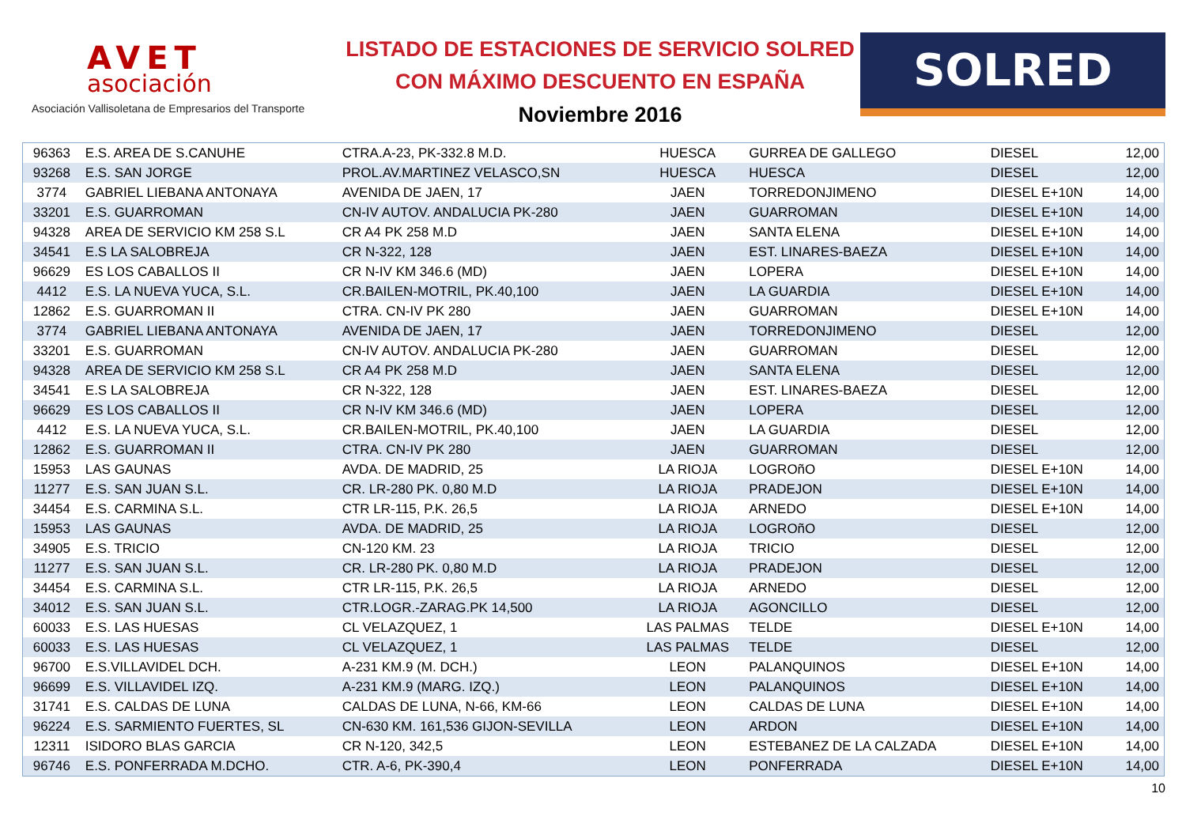AVET
asociación
Asociación Vallisoletana de Empresarios del Transporte
LISTADO DE ESTACIONES DE SERVICIO SOLRED
CON MÁXIMO DESCUENTO EN ESPAÑA
Noviembre 2016
SOLRED
| 96363 | E.S. AREA DE S.CANUHE | CTRA.A-23, PK-332.8 M.D. | HUESCA | GURREA DE GALLEGO | DIESEL | 12,00 |
| 93268 | E.S. SAN JORGE | PROL.AV.MARTINEZ VELASCO,SN | HUESCA | HUESCA | DIESEL | 12,00 |
| 3774 | GABRIEL LIEBANA ANTONAYA | AVENIDA DE JAEN, 17 | JAEN | TORREDONJIMENO | DIESEL E+10N | 14,00 |
| 33201 | E.S. GUARROMAN | CN-IV AUTOV. ANDALUCIA PK-280 | JAEN | GUARROMAN | DIESEL E+10N | 14,00 |
| 94328 | AREA DE SERVICIO KM 258 S.L | CR A4 PK 258 M.D | JAEN | SANTA ELENA | DIESEL E+10N | 14,00 |
| 34541 | E.S LA SALOBREJA | CR N-322, 128 | JAEN | EST. LINARES-BAEZA | DIESEL E+10N | 14,00 |
| 96629 | ES LOS CABALLOS II | CR N-IV KM 346.6 (MD) | JAEN | LOPERA | DIESEL E+10N | 14,00 |
| 4412 | E.S. LA NUEVA YUCA, S.L. | CR.BAILEN-MOTRIL, PK.40,100 | JAEN | LA GUARDIA | DIESEL E+10N | 14,00 |
| 12862 | E.S. GUARROMAN II | CTRA. CN-IV PK 280 | JAEN | GUARROMAN | DIESEL E+10N | 14,00 |
| 3774 | GABRIEL LIEBANA ANTONAYA | AVENIDA DE JAEN, 17 | JAEN | TORREDONJIMENO | DIESEL | 12,00 |
| 33201 | E.S. GUARROMAN | CN-IV AUTOV. ANDALUCIA PK-280 | JAEN | GUARROMAN | DIESEL | 12,00 |
| 94328 | AREA DE SERVICIO KM 258 S.L | CR A4 PK 258 M.D | JAEN | SANTA ELENA | DIESEL | 12,00 |
| 34541 | E.S LA SALOBREJA | CR N-322, 128 | JAEN | EST. LINARES-BAEZA | DIESEL | 12,00 |
| 96629 | ES LOS CABALLOS II | CR N-IV KM 346.6 (MD) | JAEN | LOPERA | DIESEL | 12,00 |
| 4412 | E.S. LA NUEVA YUCA, S.L. | CR.BAILEN-MOTRIL, PK.40,100 | JAEN | LA GUARDIA | DIESEL | 12,00 |
| 12862 | E.S. GUARROMAN II | CTRA. CN-IV PK 280 | JAEN | GUARROMAN | DIESEL | 12,00 |
| 15953 | LAS GAUNAS | AVDA. DE MADRID, 25 | LA RIOJA | LOGROñO | DIESEL E+10N | 14,00 |
| 11277 | E.S. SAN JUAN S.L. | CR. LR-280 PK. 0,80 M.D | LA RIOJA | PRADEJON | DIESEL E+10N | 14,00 |
| 34454 | E.S. CARMINA S.L. | CTR LR-115, P.K. 26,5 | LA RIOJA | ARNEDO | DIESEL E+10N | 14,00 |
| 15953 | LAS GAUNAS | AVDA. DE MADRID, 25 | LA RIOJA | LOGROñO | DIESEL | 12,00 |
| 34905 | E.S. TRICIO | CN-120 KM. 23 | LA RIOJA | TRICIO | DIESEL | 12,00 |
| 11277 | E.S. SAN JUAN S.L. | CR. LR-280 PK. 0,80 M.D | LA RIOJA | PRADEJON | DIESEL | 12,00 |
| 34454 | E.S. CARMINA S.L. | CTR LR-115, P.K. 26,5 | LA RIOJA | ARNEDO | DIESEL | 12,00 |
| 34012 | E.S. SAN JUAN S.L. | CTR.LOGR.-ZARAG.PK 14,500 | LA RIOJA | AGONCILLO | DIESEL | 12,00 |
| 60033 | E.S. LAS HUESAS | CL VELAZQUEZ, 1 | LAS PALMAS | TELDE | DIESEL E+10N | 14,00 |
| 60033 | E.S. LAS HUESAS | CL VELAZQUEZ, 1 | LAS PALMAS | TELDE | DIESEL | 12,00 |
| 96700 | E.S.VILLAVIDEL DCH. | A-231 KM.9 (M. DCH.) | LEON | PALANQUINOS | DIESEL E+10N | 14,00 |
| 96699 | E.S. VILLAVIDEL IZQ. | A-231 KM.9 (MARG. IZQ.) | LEON | PALANQUINOS | DIESEL E+10N | 14,00 |
| 31741 | E.S. CALDAS DE LUNA | CALDAS DE LUNA, N-66, KM-66 | LEON | CALDAS DE LUNA | DIESEL E+10N | 14,00 |
| 96224 | E.S. SARMIENTO FUERTES, SL | CN-630 KM. 161,536 GIJON-SEVILLA | LEON | ARDON | DIESEL E+10N | 14,00 |
| 12311 | ISIDORO BLAS GARCIA | CR N-120, 342,5 | LEON | ESTEBANEZ DE LA CALZADA | DIESEL E+10N | 14,00 |
| 96746 | E.S. PONFERRADA M.DCHO. | CTR. A-6, PK-390,4 | LEON | PONFERRADA | DIESEL E+10N | 14,00 |
10